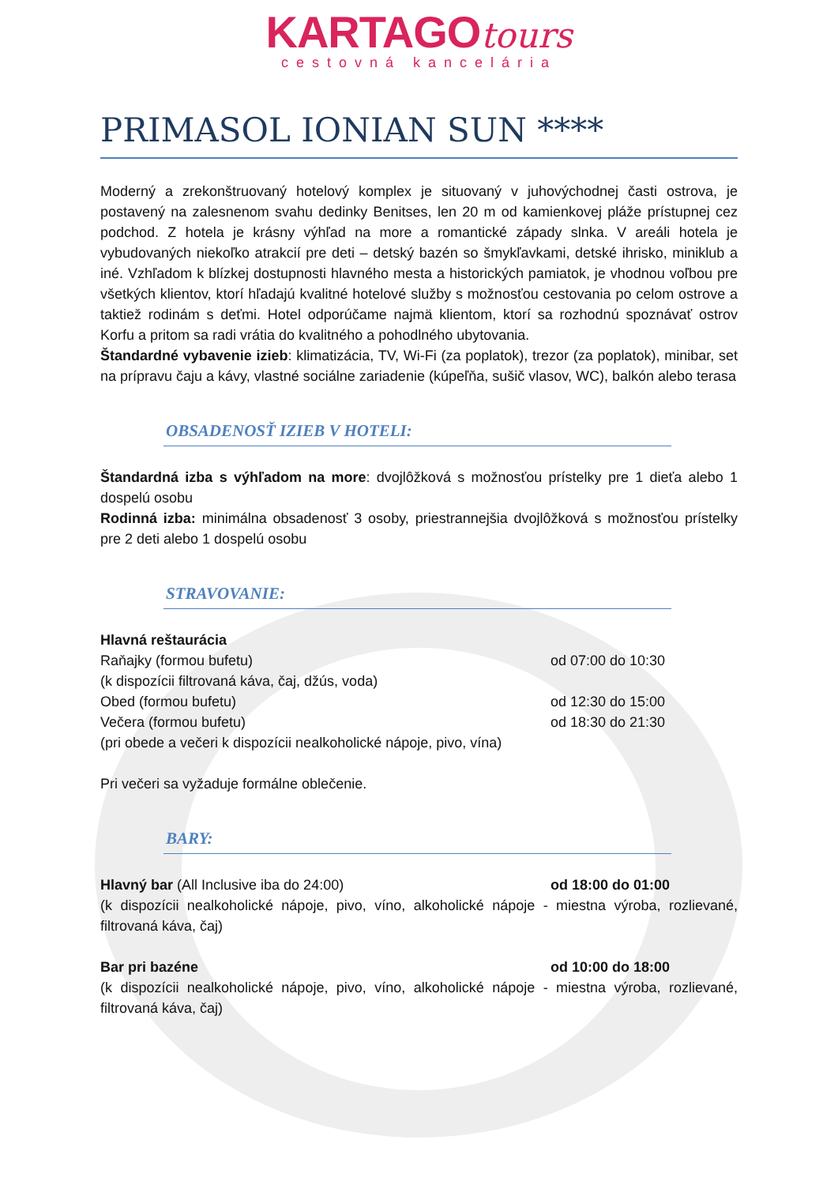KARTAGO tours
cestovná kancelária
PRIMASOL IONIAN SUN ****
Moderný a zrekonštruovaný hotelový komplex je situovaný v juhovýchodnej časti ostrova, je postavený na zalesnenom svahu dedinky Benitses, len 20 m od kamienkovej pláže prístupnej cez podchod. Z hotela je krásny výhľad na more a romantické západy slnka. V areáli hotela je vybudovaných niekoľko atrakcií pre deti – detský bazén so šmykľavkami, detské ihrisko, miniklub a iné. Vzhľadom k blízkej dostupnosti hlavného mesta a historických pamiatok, je vhodnou voľbou pre všetkých klientov, ktorí hľadajú kvalitné hotelové služby s možnosťou cestovania po celom ostrove a taktiež rodinám s deťmi. Hotel odporúčame najmä klientom, ktorí sa rozhodnú spoznávať ostrov Korfu a pritom sa radi vrátia do kvalitného a pohodlného ubytovania.
Štandardné vybavenie izieb: klimatizácia, TV, Wi-Fi (za poplatok), trezor (za poplatok), minibar, set na prípravu čaju a kávy, vlastné sociálne zariadenie (kúpeľňa, sušič vlasov, WC), balkón alebo terasa
OBSADENOSŤ IZIEB V HOTELI:
Štandardná izba s výhľadom na more: dvojlôžková s možnosťou prístelky pre 1 dieťa alebo 1 dospelú osobu
Rodinná izba: minimálna obsadenosť 3 osoby, priestrannejšia dvojlôžková s možnosťou prístelky pre 2 deti alebo 1 dospelú osobu
STRAVOVANIE:
Hlavná reštaurácia
Raňajky (formou bufetu) od 07:00 do 10:30
(k dispozícii filtrovaná káva, čaj, džús, voda)
Obed (formou bufetu) od 12:30 do 15:00
Večera (formou bufetu) od 18:30 do 21:30
(pri obede a večeri k dispozícii nealkoholické nápoje, pivo, vína)
Pri večeri sa vyžaduje formálne oblečenie.
BARY:
Hlavný bar (All Inclusive iba do 24:00) od 18:00 do 01:00
(k dispozícii nealkoholické nápoje, pivo, víno, alkoholické nápoje - miestna výroba, rozlievané, filtrovaná káva, čaj)
Bar pri bazéne od 10:00 do 18:00
(k dispozícii nealkoholické nápoje, pivo, víno, alkoholické nápoje - miestna výroba, rozlievané, filtrovaná káva, čaj)